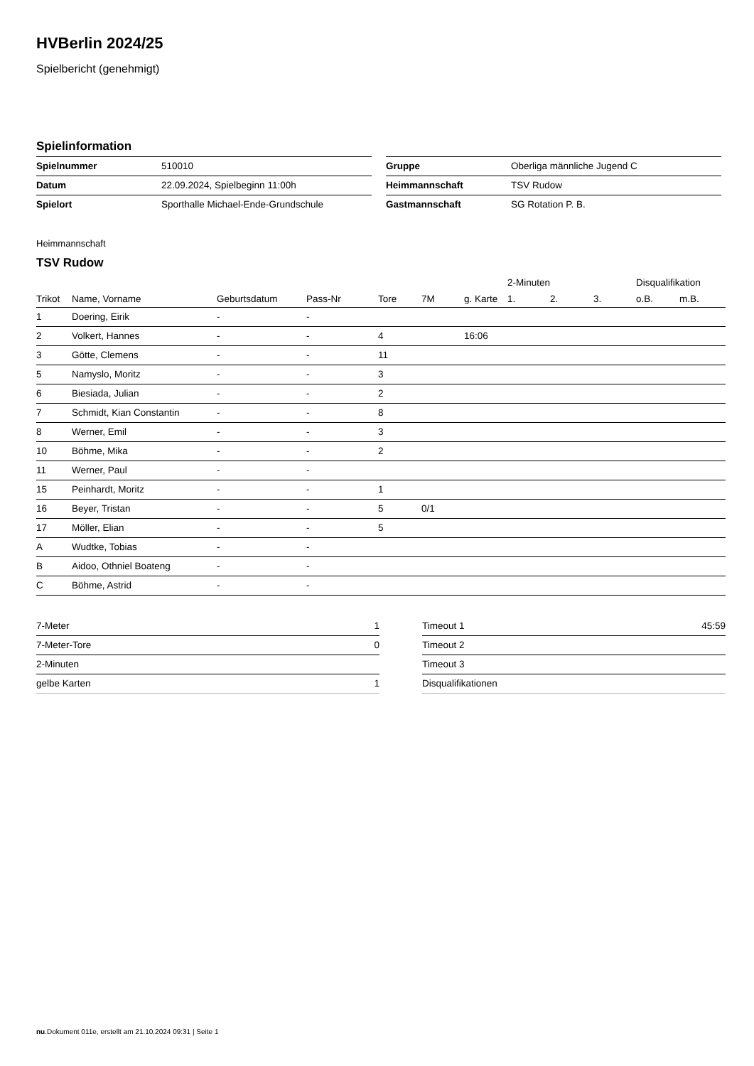HVBerlin 2024/25
Spielbericht (genehmigt)
Spielinformation
| Spielnummer | 510010 |
| Datum | 22.09.2024, Spielbeginn 11:00h |
| Spielort | Sporthalle Michael-Ende-Grundschule |
| Gruppe | Oberliga männliche Jugend C |
| Heimmannschaft | TSV Rudow |
| Gastmannschaft | SG Rotation P. B. |
Heimmannschaft
TSV Rudow
| | | | | | | | 2-Minuten | | | Disqualifikation | |
| --- | --- | --- | --- | --- | --- | --- | --- | --- | --- | --- | --- |
| Trikot | Name, Vorname | Geburtsdatum | Pass-Nr | Tore | 7M | g. Karte | 1. | 2. | 3. | o.B. | m.B. |
| 1 | Doering, Eirik | - | - | | | | | | | | |
| 2 | Volkert, Hannes | - | - | 4 | | 16:06 | | | | | |
| 3 | Götte, Clemens | - | - | 11 | | | | | | | |
| 5 | Namyslo, Moritz | - | - | 3 | | | | | | | |
| 6 | Biesiada, Julian | - | - | 2 | | | | | | | |
| 7 | Schmidt, Kian Constantin | - | - | 8 | | | | | | | |
| 8 | Werner, Emil | - | - | 3 | | | | | | | |
| 10 | Böhme, Mika | - | - | 2 | | | | | | | |
| 11 | Werner, Paul | - | - | | | | | | | | |
| 15 | Peinhardt, Moritz | - | - | 1 | | | | | | | |
| 16 | Beyer, Tristan | - | - | 5 | 0/1 | | | | | | |
| 17 | Möller, Elian | - | - | 5 | | | | | | | |
| A | Wudtke, Tobias | - | - | | | | | | | | |
| B | Aidoo, Othniel Boateng | - | - | | | | | | | | |
| C | Böhme, Astrid | - | - | | | | | | | | |
| 7-Meter | 1 |
| 7-Meter-Tore | 0 |
| 2-Minuten | |
| gelbe Karten | 1 |
| Timeout 1 | 45:59 |
| Timeout 2 | |
| Timeout 3 | |
| Disqualifikationen | |
nu.Dokument 011e, erstellt am 21.10.2024 09:31 | Seite 1